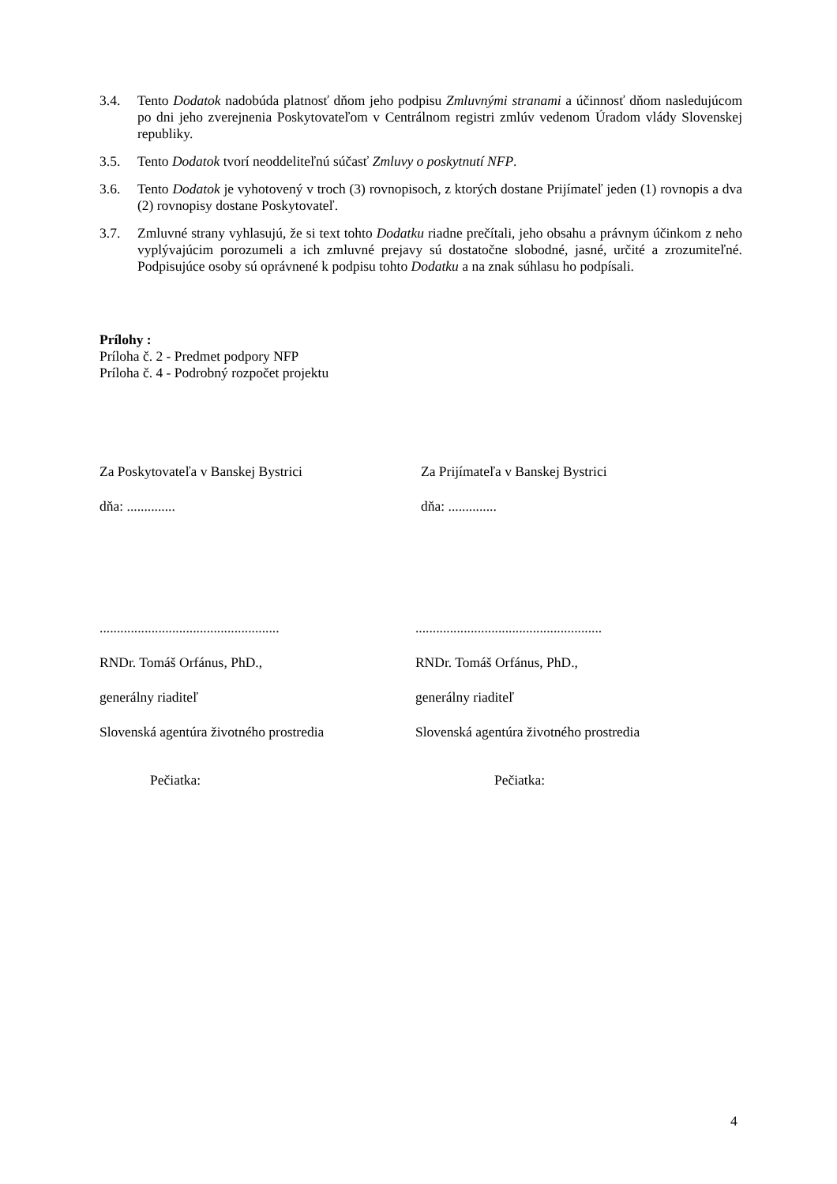3.4. Tento Dodatok nadobúda platnosť dňom jeho podpisu Zmluvnými stranami a účinnosť dňom nasledujúcom po dni jeho zverejnenia Poskytovateľom v Centrálnom registri zmlúv vedenom Úradom vlády Slovenskej republiky.
3.5. Tento Dodatok tvorí neoddeliteľnú súčasť Zmluvy o poskytnutí NFP.
3.6. Tento Dodatok je vyhotovený v troch (3) rovnopisoch, z ktorých dostane Prijímateľ jeden (1) rovnopis a dva (2) rovnopisy dostane Poskytovateľ.
3.7. Zmluvné strany vyhlasujú, že si text tohto Dodatku riadne prečítali, jeho obsahu a právnym účinkom z neho vyplývajúcim porozumeli a ich zmluvné prejavy sú dostatočne slobodné, jasné, určité a zrozumiteľné. Podpisujúce osoby sú oprávnené k podpisu tohto Dodatku a na znak súhlasu ho podpísali.
Prílohy :
Príloha č. 2 - Predmet podpory NFP
Príloha č. 4 - Podrobný rozpočet projektu
Za Poskytovateľa v Banskej Bystrici
dňa: ..............
Za Prijímateľa v Banskej Bystrici
dňa: ..............
....................................................
RNDr. Tomáš Orfánus, PhD.,
generálny riaditeľ
Slovenská agentúra životného prostredia
Pečiatka:
......................................................
RNDr. Tomáš Orfánus, PhD.,
generálny riaditeľ
Slovenská agentúra životného prostredia
Pečiatka:
4